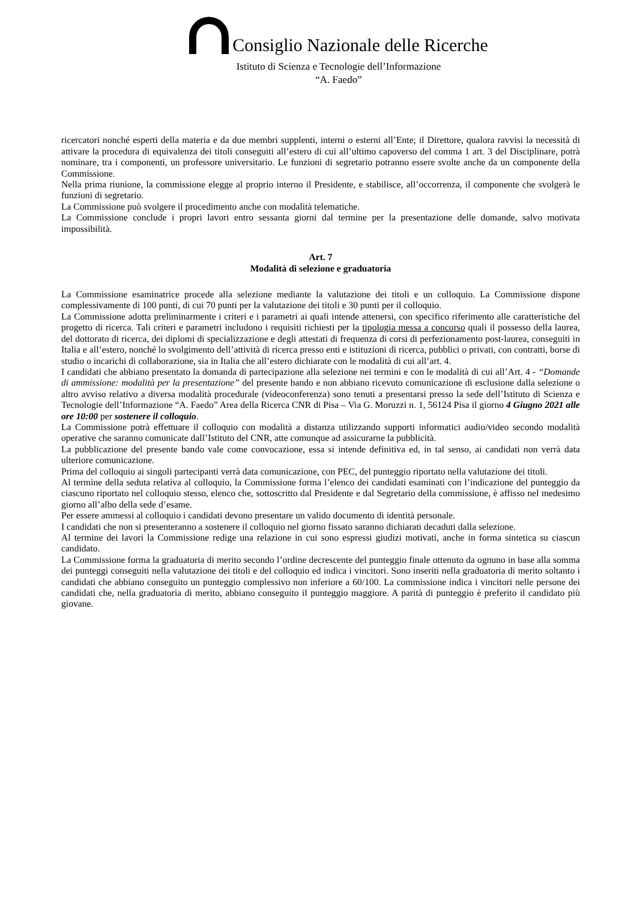Consiglio Nazionale delle Ricerche
Istituto di Scienza e Tecnologie dell’Informazione
“A. Faedo”
ricercatori nonché esperti della materia e da due membri supplenti, interni o esterni all’Ente; il Direttore, qualora ravvisi la necessità di attivare la procedura di equivalenza dei titoli conseguiti all’estero di cui all’ultimo capoverso del comma 1 art. 3 del Disciplinare, potrà nominare, tra i componenti, un professore universitario. Le funzioni di segretario potranno essere svolte anche da un componente della Commissione.
Nella prima riunione, la commissione elegge al proprio interno il Presidente, e stabilisce, all’occorrenza, il componente che svolgerà le funzioni di segretario.
La Commissione può svolgere il procedimento anche con modalità telematiche.
La Commissione conclude i propri lavori entro sessanta giorni dal termine per la presentazione delle domande, salvo motivata impossibilità.
Art. 7
Modalità di selezione e graduatoria
La Commissione esaminatrice procede alla selezione mediante la valutazione dei titoli e un colloquio. La Commissione dispone complessivamente di 100 punti, di cui 70 punti per la valutazione dei titoli e 30 punti per il colloquio.
La Commissione adotta preliminarmente i criteri e i parametri ai quali intende attenersi, con specifico riferimento alle caratteristiche del progetto di ricerca. Tali criteri e parametri includono i requisiti richiesti per la tipologia messa a concorso quali il possesso della laurea, del dottorato di ricerca, dei diplomi di specializzazione e degli attestati di frequenza di corsi di perfezionamento post-laurea, conseguiti in Italia e all’estero, nonché lo svolgimento dell’attività di ricerca presso enti e istituzioni di ricerca, pubblici o privati, con contratti, borse di studio o incarichi di collaborazione, sia in Italia che all’estero dichiarate con le modalità di cui all’art. 4.
I candidati che abbiano presentato la domanda di partecipazione alla selezione nei termini e con le modalità di cui all’Art. 4 - “Domande di ammissione: modalità per la presentazione” del presente bando e non abbiano ricevuto comunicazione di esclusione dalla selezione o altro avviso relativo a diversa modalità procedurale (videoconferenza) sono tenuti a presentarsi presso la sede dell’Istituto di Scienza e Tecnologie dell’Informazione “A. Faedo” Area della Ricerca CNR di Pisa – Via G. Moruzzi n. 1, 56124 Pisa il giorno 4 Giugno 2021 alle ore 10:00 per sostenere il colloquio.
La Commissione potrà effettuare il colloquio con modalità a distanza utilizzando supporti informatici audio/video secondo modalità operative che saranno comunicate dall’Istituto del CNR, atte comunque ad assicurarne la pubblicità.
La pubblicazione del presente bando vale come convocazione, essa si intende definitiva ed, in tal senso, ai candidati non verrà data ulteriore comunicazione.
Prima del colloquio ai singoli partecipanti verrà data comunicazione, con PEC, del punteggio riportato nella valutazione dei titoli.
Al termine della seduta relativa al colloquio, la Commissione forma l’elenco dei candidati esaminati con l’indicazione del punteggio da ciascuno riportato nel colloquio stesso, elenco che, sottoscritto dal Presidente e dal Segretario della commissione, è affisso nel medesimo giorno all’albo della sede d’esame.
Per essere ammessi al colloquio i candidati devono presentare un valido documento di identità personale.
I candidati che non si presenteranno a sostenere il colloquio nel giorno fissato saranno dichiarati decaduti dalla selezione.
Al termine dei lavori la Commissione redige una relazione in cui sono espressi giudizi motivati, anche in forma sintetica su ciascun candidato.
La Commissione forma la graduatoria di merito secondo l’ordine decrescente del punteggio finale ottenuto da ognuno in base alla somma dei punteggi conseguiti nella valutazione dei titoli e del colloquio ed indica i vincitori. Sono inseriti nella graduatoria di merito soltanto i candidati che abbiano conseguito un punteggio complessivo non inferiore a 60/100. La commissione indica i vincitori nelle persone dei candidati che, nella graduatoria di merito, abbiano conseguito il punteggio maggiore. A parità di punteggio è preferito il candidato più giovane.